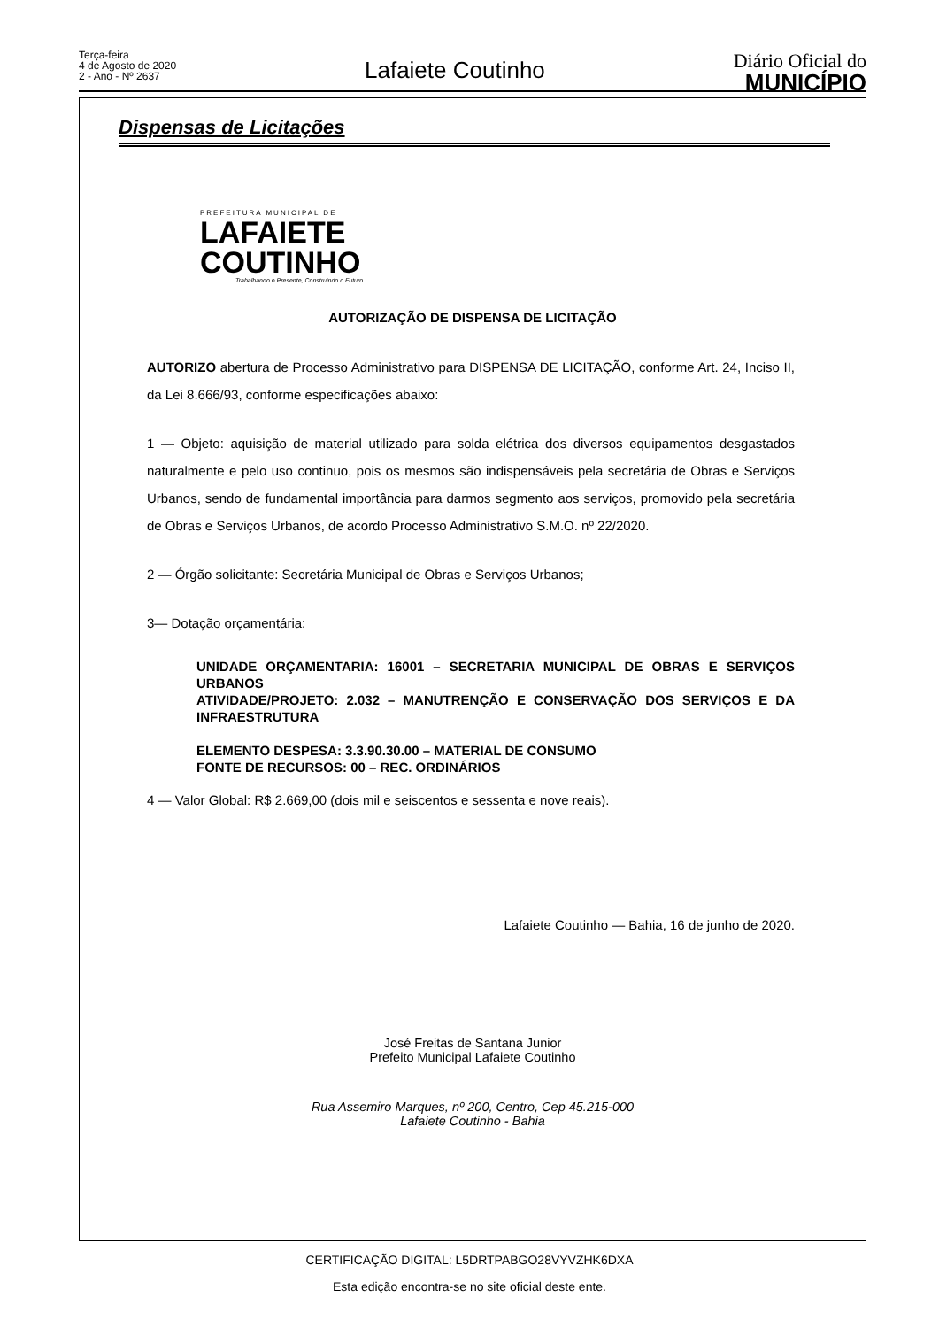Terça-feira
4 de Agosto de 2020
2 - Ano - Nº 2637
Lafaiete Coutinho
Diário Oficial do
MUNICÍPIO
Dispensas de Licitações
PREFEITURA MUNICIPAL DE
LAFAIETE
COUTINHO
Trabalhando o Presente, Construindo o Futuro.
AUTORIZAÇÃO DE DISPENSA DE LICITAÇÃO
AUTORIZO abertura de Processo Administrativo para DISPENSA DE LICITAÇÃO, conforme Art. 24, Inciso II, da Lei 8.666/93, conforme especificações abaixo:
1 — Objeto: aquisição de material utilizado para solda elétrica dos diversos equipamentos desgastados naturalmente e pelo uso continuo, pois os mesmos são indispensáveis pela secretária de Obras e Serviços Urbanos, sendo de fundamental importância para darmos segmento aos serviços, promovido pela secretária de Obras e Serviços Urbanos, de acordo Processo Administrativo S.M.O. nº 22/2020.
2 — Órgão solicitante: Secretária Municipal de Obras e Serviços Urbanos;
3— Dotação orçamentária:
UNIDADE ORÇAMENTARIA: 16001 – SECRETARIA MUNICIPAL DE OBRAS E SERVIÇOS URBANOS
ATIVIDADE/PROJETO: 2.032 – MANUTRENÇÃO E CONSERVAÇÃO DOS SERVIÇOS E DA INFRAESTRUTURA
ELEMENTO DESPESA: 3.3.90.30.00 – MATERIAL DE CONSUMO
FONTE DE RECURSOS: 00 – REC. ORDINÁRIOS
4 — Valor Global: R$ 2.669,00 (dois mil e seiscentos e sessenta e nove reais).
Lafaiete Coutinho — Bahia, 16 de junho de 2020.
José Freitas de Santana Junior
Prefeito Municipal Lafaiete Coutinho
Rua Assemiro Marques, nº 200, Centro, Cep 45.215-000
Lafaiete Coutinho - Bahia
CERTIFICAÇÃO DIGITAL: L5DRTPABGO28VYVZHK6DXA
Esta edição encontra-se no site oficial deste ente.